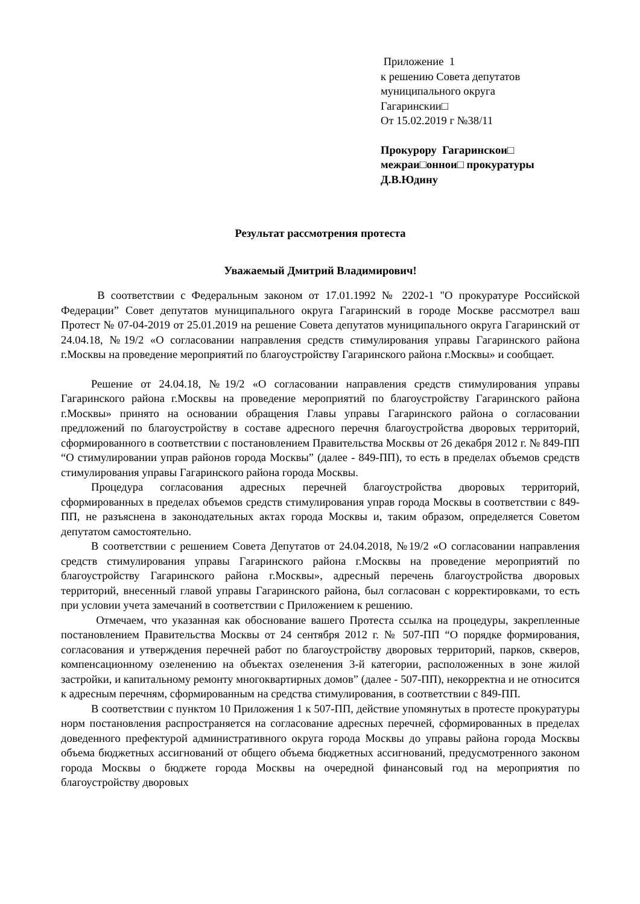Приложение 1
к решению Совета депутатов
муниципального округа
Гагаринскии□
От 15.02.2019 г №38/11
Прокурору Гагаринскои□
межраи□оннои□ прокуратуры
Д.В.Юдину
Результат рассмотрения протеста
Уважаемый Дмитрий Владимирович!
В соответствии с Федеральным законом от 17.01.1992 № 2202-1 "О прокуратуре Российской Федерации” Совет депутатов муниципального округа Гагаринский в городе Москве рассмотрел ваш Протест № 07-04-2019 от 25.01.2019 на решение Совета депутатов муниципального округа Гагаринский от 24.04.18, №19/2 «О согласовании направления средств стимулирования управы Гагаринского района г.Москвы на проведение мероприятий по благоустройству Гагаринского района г.Москвы» и сообщает.
Решение от 24.04.18, №19/2 «О согласовании направления средств стимулирования управы Гагаринского района г.Москвы на проведение мероприятий по благоустройству Гагаринского района г.Москвы» принято на основании обращения Главы управы Гагаринского района о согласовании предложений по благоустройству в составе адресного перечня благоустройства дворовых территорий, сформированного в соответствии с постановлением Правительства Москвы от 26 декабря 2012 г. № 849-ПП “О стимулировании управ районов города Москвы” (далее - 849-ПП), то есть в пределах объемов средств стимулирования управы Гагаринского района города Москвы.
Процедура согласования адресных перечней благоустройства дворовых территорий, сформированных в пределах объемов средств стимулирования управ города Москвы в соответствии с 849-ПП, не разъяснена в законодательных актах города Москвы и, таким образом, определяется Советом депутатом самостоятельно.
В соответствии с решением Совета Депутатов от 24.04.2018, №19/2 «О согласовании направления средств стимулирования управы Гагаринского района г.Москвы на проведение мероприятий по благоустройству Гагаринского района г.Москвы», адресный перечень благоустройства дворовых территорий, внесенный главой управы Гагаринского района, был согласован с корректировками, то есть при условии учета замечаний в соответствии с Приложением к решению.
Отмечаем, что указанная как обоснование вашего Протеста ссылка на процедуры, закрепленные постановлением Правительства Москвы от 24 сентября 2012 г. № 507-ПП “О порядке формирования, согласования и утверждения перечней работ по благоустройству дворовых территорий, парков, скверов, компенсационному озеленению на объектах озеленения 3-й категории, расположенных в зоне жилой застройки, и капитальному ремонту многоквартирных домов” (далее - 507-ПП), некорректна и не относится к адресным перечням, сформированным на средства стимулирования, в соответствии с 849-ПП.
В соответствии с пунктом 10 Приложения 1 к 507-ПП, действие упомянутых в протесте прокуратуры норм постановления распространяется на согласование адресных перечней, сформированных в пределах доведенного префектурой административного округа города Москвы до управы района города Москвы объема бюджетных ассигнований от общего объема бюджетных ассигнований, предусмотренного законом города Москвы о бюджете города Москвы на очередной финансовый год на мероприятия по благоустройству дворовых